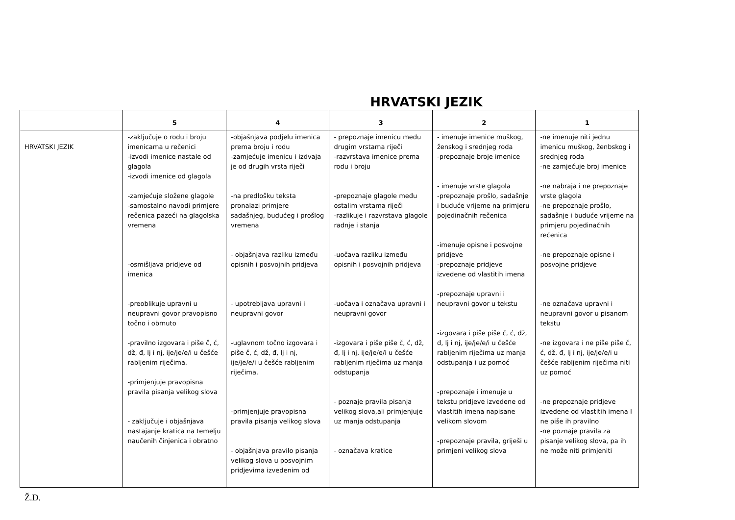HRVATSKI JEZIK
| | 5 | 4 | 3 | 2 | 1 |
| --- | --- | --- | --- | --- | --- |
| HRVATSKI JEZIK | -zaključuje o rodu i broju imenicama u rečenici -izvodi imenice nastale od glagola -izvodi imenice od glagola -zamjećuje složene glagole -samostalno navodi primjere rečenica pazeći na glagolska vremena -osmišljava pridjeve od imenica -preoblikuje upravni u neupravni govor pravopisno točno i obrnuto -pravilno izgovara i piše č, ć, dž, đ, lj i nj, ije/je/e/i u češće rabljenim riječima. -primjenjuje pravopisna pravila pisanja velikog slova - zaključuje i objašnjava nastajanje kratica na temelju naučenih činjenica i obratno | -objašnjava podjelu imenica prema broju i rodu -zamjećuje imenicu i izdvaja je od drugih vrsta riječi -na predlošku teksta pronalazi primjere sadašnjeg, budućeg i prošlog vremena - objašnjava razliku između opisnih i posvojnih pridjeva - upotrebljava upravni i neupravni govor -uglavnom točno izgovara i piše č, ć, dž, đ, lj i nj, ije/je/e/i u češće rabljenim riječima. -primjenjuje pravopisna pravila pisanja velikog slova - objašnjava pravilo pisanja velikog slova u posvojnim pridjevima izvedenim od | - prepoznaje imenicu među drugim vrstama riječi -razvrstava imenice prema rodu i broju -prepoznaje glagole među ostalim vrstama riječi -razlikuje i razvrstava glagole radnje i stanja -uočava razliku između opisnih i posvojnih pridjeva -uočava i označava upravni i neupravni govor -izgovara i piše piše č, ć, dž, đ, lj i nj, ije/je/e/i u češće rabljenim riječima uz manja odstupanja - poznaje pravila pisanja velikog slova,ali primjenjuje uz manja odstupanja - označava kratice | - imenuje imenice muškog, ženskog i srednjeg roda -prepoznaje broje imenice - imenuje vrste glagola -prepoznaje prošlo, sadašnje i buduće vrijeme na primjeru pojedinačnih rečenica -imenuje opisne i posvojne pridjeve -prepoznaje pridjeve izvedene od vlastitih imena -prepoznaje upravni i neupravni govor u tekstu -izgovara i piše piše č, ć, dž, đ, lj i nj, ije/je/e/i u češće rabljenim riječima uz manja odstupanja i uz pomoć -prepoznaje i imenuje u tekstu pridjeve izvedene od vlastitih imena napisane velikom slovom -prepoznaje pravila, griješi u primjeni velikog slova | -ne imenuje niti jednu imenicu muškog, ženbskog i srednjeg roda -ne zamjećuje broj imenice -ne nabraja i ne prepoznaje vrste glagola -ne prepoznaje prošlo, sadašnje i buduće vrijeme na primjeru pojedinačnih rečenica -ne prepoznaje opisne i posvojne pridjeve -ne označava upravni i neupravni govor u pisanom tekstu -ne izgovara i ne piše piše č, ć, dž, đ, lj i nj, ije/je/e/i u češće rabljenim riječima niti uz pomoć -ne prepoznaje pridjeve izvedene od vlastitih imena I ne piše ih pravilno -ne poznaje pravila za pisanje velikog slova, pa ih ne može niti primjeniti |
Ž.D.